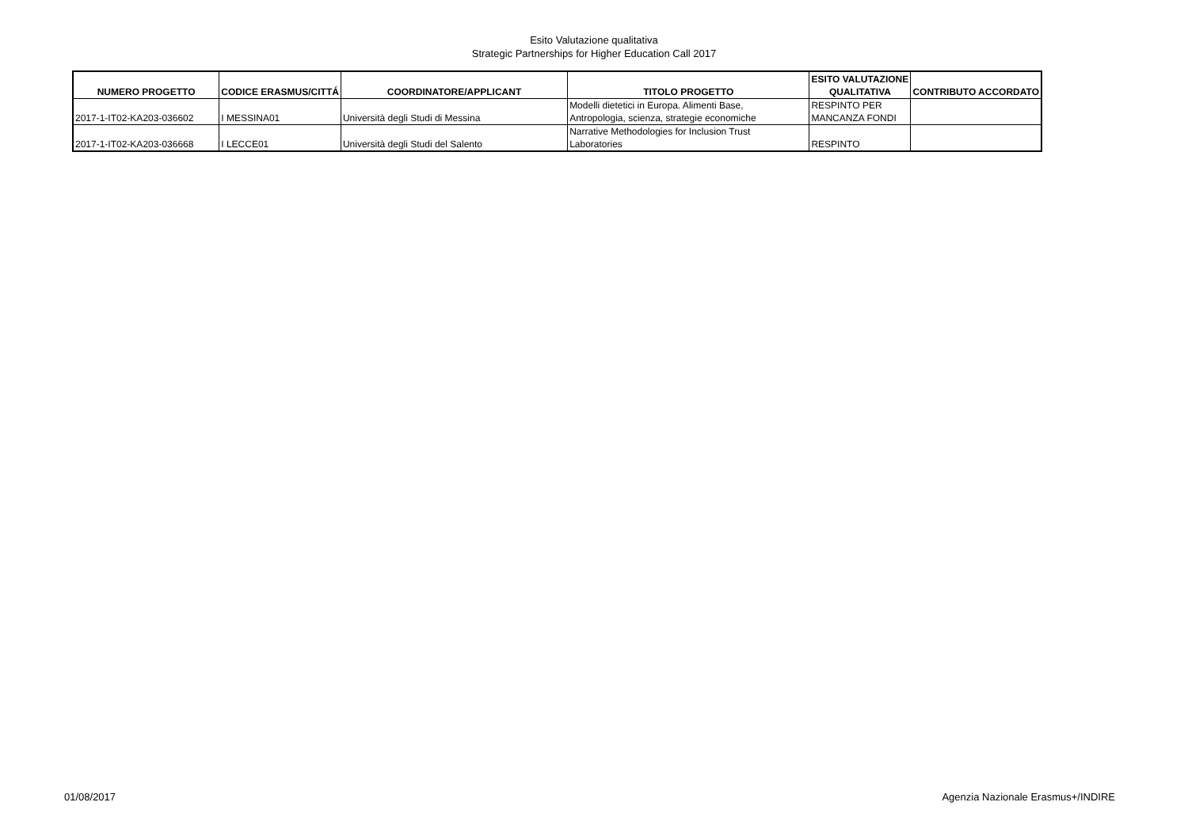Esito Valutazione qualitativa
Strategic Partnerships for Higher Education Call 2017
| NUMERO PROGETTO | CODICE ERASMUS/CITTÁ | COORDINATORE/APPLICANT | TITOLO PROGETTO | ESITO VALUTAZIONE QUALITATIVA | CONTRIBUTO ACCORDATO |
| --- | --- | --- | --- | --- | --- |
| 2017-1-IT02-KA203-036602 | I MESSINA01 | Università degli Studi di Messina | Modelli dietetici in Europa. Alimenti Base, Antropologia, scienza, strategie economiche | RESPINTO PER MANCANZA FONDI | |
| 2017-1-IT02-KA203-036668 | I LECCE01 | Università degli Studi del Salento | Narrative Methodologies for Inclusion Trust Laboratories | RESPINTO | |
01/08/2017 Agenzia Nazionale Erasmus+/INDIRE